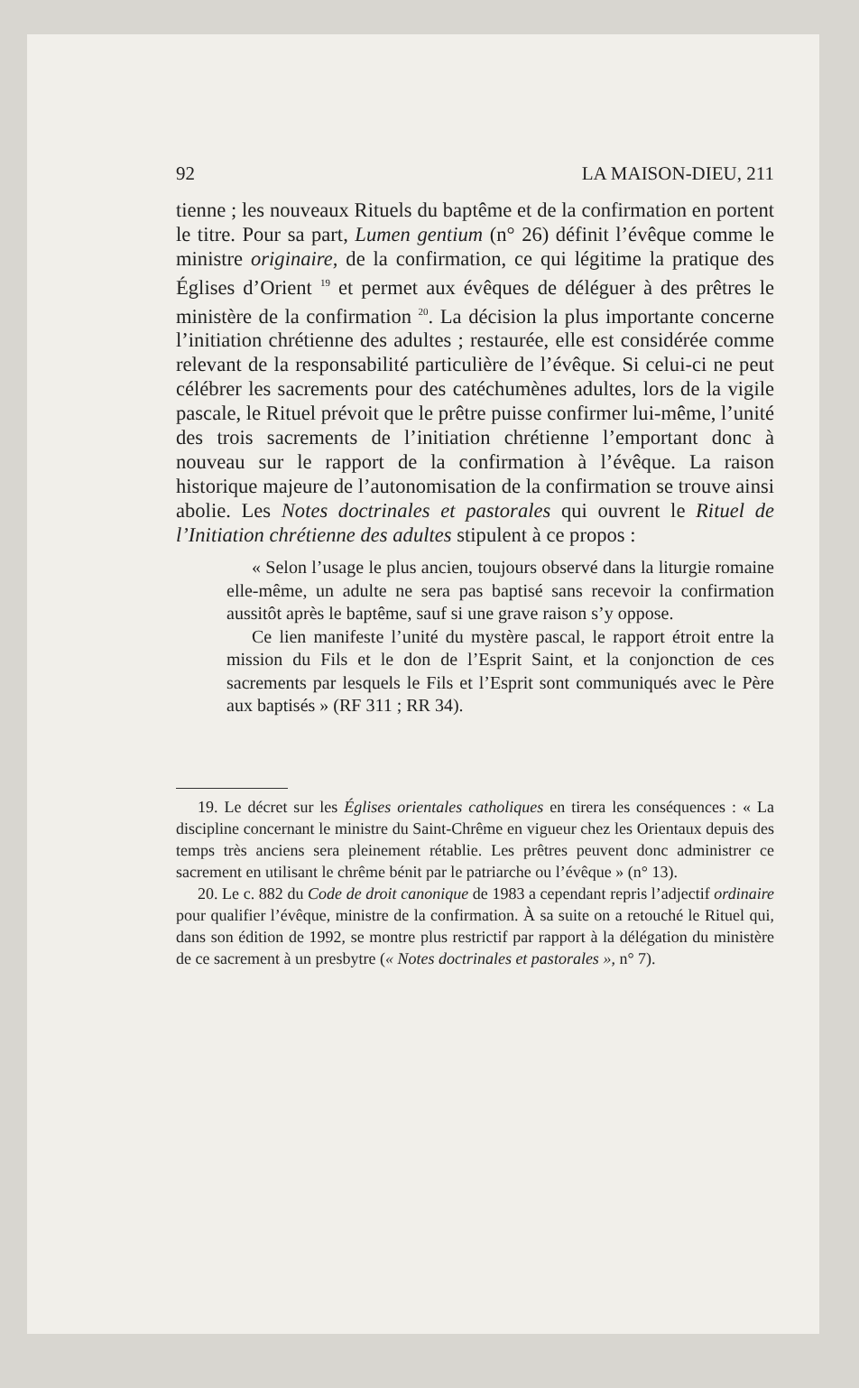92 LA MAISON-DIEU, 211
tienne ; les nouveaux Rituels du baptême et de la confirmation en portent le titre. Pour sa part, Lumen gentium (n° 26) définit l’évêque comme le ministre originaire, de la confirmation, ce qui légitime la pratique des Églises d’Orient <sup>19</sup> et permet aux évêques de déléguer à des prêtres le ministère de la confirmation <sup>20</sup>. La décision la plus importante concerne l’initiation chrétienne des adultes ; restaurée, elle est considérée comme relevant de la responsabilité particulière de l’évêque. Si celui-ci ne peut célébrer les sacrements pour des catéchumènes adultes, lors de la vigile pascale, le Rituel prévoit que le prêtre puisse confirmer lui-même, l’unité des trois sacrements de l’initiation chrétienne l’emportant donc à nouveau sur le rapport de la confirmation à l’évêque. La raison historique majeure de l’autonomisation de la confirmation se trouve ainsi abolie. Les Notes doctrinales et pastorales qui ouvrent le Rituel de l’Initiation chrétienne des adultes stipulent à ce propos :
« Selon l’usage le plus ancien, toujours observé dans la liturgie romaine elle-même, un adulte ne sera pas baptisé sans recevoir la confirmation aussitôt après le baptême, sauf si une grave raison s’y oppose.
Ce lien manifeste l’unité du mystère pascal, le rapport étroit entre la mission du Fils et le don de l’Esprit Saint, et la conjonction de ces sacrements par lesquels le Fils et l’Esprit sont communiqués avec le Père aux baptisés » (RF 311 ; RR 34).
19. Le décret sur les Églises orientales catholiques en tirera les conséquences : « La discipline concernant le ministre du Saint-Chrême en vigueur chez les Orientaux depuis des temps très anciens sera pleinement rétablie. Les prêtres peuvent donc administrer ce sacrement en utilisant le chrême bénit par le patriarche ou l’évêque » (n° 13).
20. Le c. 882 du Code de droit canonique de 1983 a cependant repris l’adjectif ordinaire pour qualifier l’évêque, ministre de la confirmation. À sa suite on a retouché le Rituel qui, dans son édition de 1992, se montre plus restrictif par rapport à la délégation du ministère de ce sacrement à un presbytre (« Notes doctrinales et pastorales », n° 7).